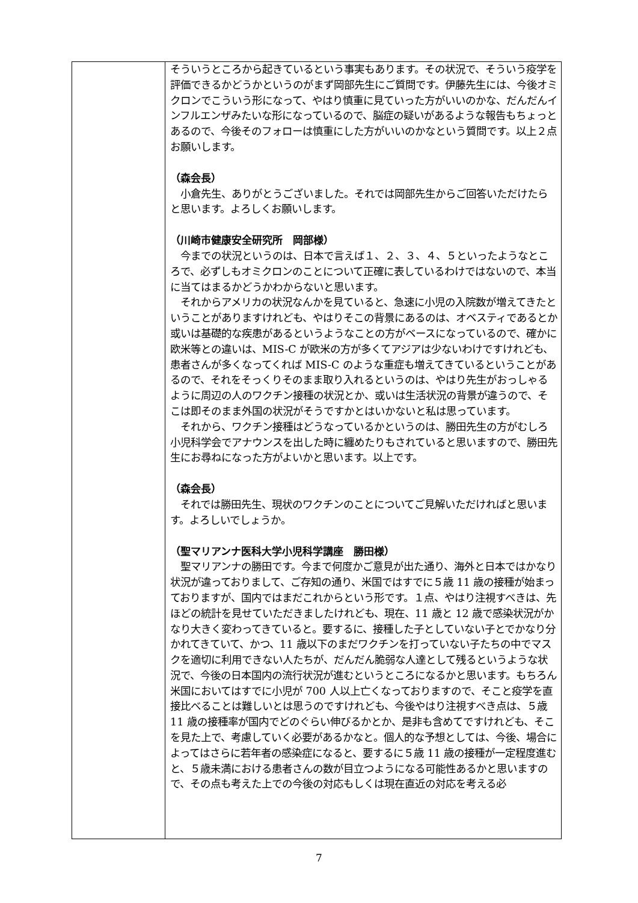| | そういうところから起きているという事実もあります。その状況で、そういう疫学を評価できるかどうかというのがまず岡部先生にご質問です。伊藤先生には、今後オミクロンでこういう形になって、やはり慎重に見ていった方がいいのかな、だんだんインフルエンザみたいな形になっているので、脳症の疑いがあるような報告もちょっとあるので、今後そのフォローは慎重にした方がいいのかなという質問です。以上２点お願いします。 （森会長） 小倉先生、ありがとうございました。それでは岡部先生からご回答いただけたらと思います。よろしくお願いします。 （川崎市健康安全研究所 岡部様） 今までの状況というのは、日本で言えば１、２、３、４、５といったようなところで、必ずしもオミクロンのことについて正確に表しているわけではないので、本当に当てはまるかどうかわからないと思います。 それからアメリカの状況なんかを見ていると、急速に小児の入院数が増えてきたということがありますけれども、やはりそこの背景にあるのは、オベスティであるとか或いは基礎的な疾患があるというようなことの方がベースになっているので、確かに欧米等との違いは、MIS-C が欧米の方が多くてアジアは少ないわけですけれども、患者さんが多くなってくれば MIS-C のような重症も増えてきているということがあるので、それをそっくりそのまま取り入れるというのは、やはり先生がおっしゃるように周辺の人のワクチン接種の状況とか、或いは生活状況の背景が違うので、そこは即そのまま外国の状況がそうですかとはいかないと私は思っています。 それから、ワクチン接種はどうなっているかというのは、勝田先生の方がむしろ小児科学会でアナウンスを出した時に纏めたりもされていると思いますので、勝田先生にお尋ねになった方がよいかと思います。以上です。 （森会長） それでは勝田先生、現状のワクチンのことについてご見解いただければと思います。よろしいでしょうか。 （聖マリアンナ医科大学小児科学講座 勝田様） 聖マリアンナの勝田です。今まで何度かご意見が出た通り、海外と日本ではかなり状況が違っておりまして、ご存知の通り、米国ではすでに５歳 11 歳の接種が始まっておりますが、国内ではまだこれからという形です。１点、やはり注視すべきは、先ほどの統計を見せていただきましたけれども、現在、11 歳と 12 歳で感染状況がかなり大きく変わってきていると。要するに、接種した子としていない子とでかなり分かれてきていて、かつ、11 歳以下のまだワクチンを打っていない子たちの中でマスクを適切に利用できない人たちが、だんだん脆弱な人達として残るというような状況で、今後の日本国内の流行状況が進むというところになるかと思います。もちろん米国においてはすでに小児が 700 人以上亡くなっておりますので、そこと疫学を直接比べることは難しいとは思うのですけれども、今後やはり注視すべき点は、５歳 11 歳の接種率が国内でどのぐらい伸びるかとか、是非も含めてですけれども、そこを見た上で、考慮していく必要があるかなと。個人的な予想としては、今後、場合によってはさらに若年者の感染症になると、要するに５歳 11 歳の接種が一定程度進むと、５歳未満における患者さんの数が目立つようになる可能性あるかと思いますので、その点も考えた上での今後の対応もしくは現在直近の対応を考える必 |
7